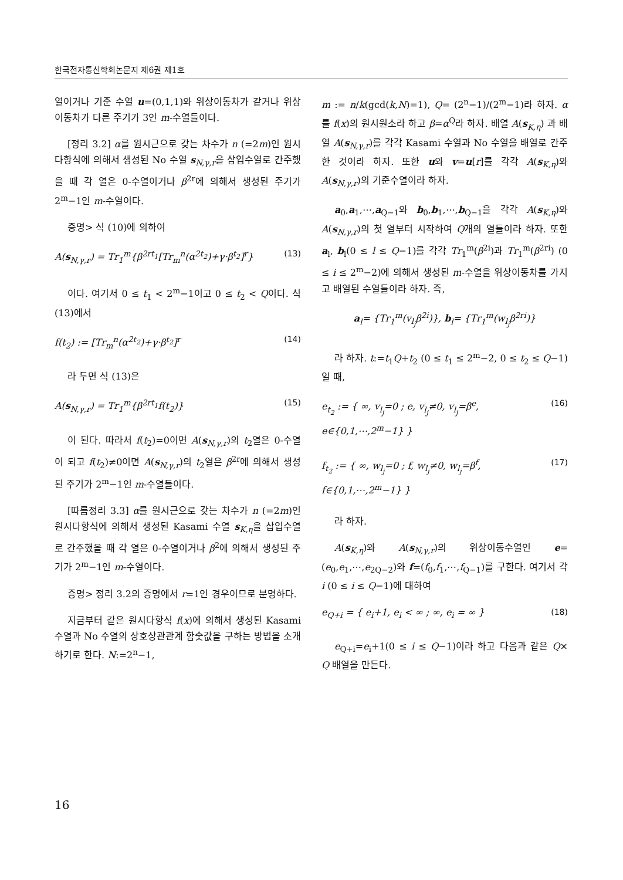한국전자통신학회논문지 제6권 제1호
열이거나 기준 수열 u=(0,1,1)와 위상이동차가 같거나 위상이동차가 다른 주기가 3인 m-수열들이다.
[정리 3.2] α를 원시근으로 갖는 차수가 n (=2m)인 원시다항식에 의해서 생성된 No 수열 s<sub>N,γ,r</sub>을 삽입수열로 간주했을 때 각 열은 0-수열이거나 β<sup>2r</sup>에 의해서 생성된 주기가 2<sup>m</sup>−1인 m-수열이다.
증명> 식 (10)에 의하여
A(s<sub>N,γ,r</sub>) = Tr<sub>1</sub><sup>m</sup>{β<sup>2rt<sub>1</sub></sup>[Tr<sub>m</sub><sup>n</sup>(α<sup>2t<sub>2</sub></sup>)+γ·β<sup>t<sub>2</sub></sup>]<sup>r</sup>} (13)
이다. 여기서 0 ≤ t<sub>1</sub> < 2<sup>m</sup>−1이고 0 ≤ t<sub>2</sub> < Q이다. 식 (13)에서
f(t<sub>2</sub>) := [Tr<sub>m</sub><sup>n</sup>(α<sup>2t<sub>2</sub></sup>)+γ·β<sup>t<sub>2</sub></sup>]<sup>r</sup> (14)
라 두면 식 (13)은
A(s<sub>N,γ,r</sub>) = Tr<sub>1</sub><sup>m</sup>{β<sup>2rt<sub>1</sub></sup>f(t<sub>2</sub>)} (15)
이 된다. 따라서 f(t<sub>2</sub>)=0이면 A(s<sub>N,γ,r</sub>)의 t<sub>2</sub>열은 0-수열이 되고 f(t<sub>2</sub>)≠0이면 A(s<sub>N,γ,r</sub>)의 t<sub>2</sub>열은 β<sup>2r</sup>에 의해서 생성된 주기가 2<sup>m</sup>−1인 m-수열들이다.
[따름정리 3.3] α를 원시근으로 갖는 차수가 n (=2m)인 원시다항식에 의해서 생성된 Kasami 수열 s<sub>K,η</sub>을 삽입수열로 간주했을 때 각 열은 0-수열이거나 β<sup>2</sup>에 의해서 생성된 주기가 2<sup>m</sup>−1인 m-수열이다.
증명> 정리 3.2의 증명에서 r=1인 경우이므로 분명하다.
지금부터 같은 원시다항식 f(x)에 의해서 생성된 Kasami 수열과 No 수열의 상호상관관계 함숫값을 구하는 방법을 소개하기로 한다. N:=2<sup>n</sup>−1,
m := n/k(gcd(k,N)=1), Q= (2<sup>n</sup>−1)/(2<sup>m</sup>−1)라 하자. α를 f(x)의 원시원소라 하고 β=α<sup>Q</sup>라 하자. 배열 A(s<sub>K,η</sub>) 과 배열 A(s<sub>N,γ,r</sub>)를 각각 Kasami 수열과 No 수열을 배열로 간주한 것이라 하자. 또한 u와 v=u[r]를 각각 A(s<sub>K,η</sub>)와 A(s<sub>N,γ,r</sub>)의 기준수열이라 하자.
a<sub>0</sub>,a<sub>1</sub>,⋯,a<sub>Q−1</sub>와 b<sub>0</sub>,b<sub>1</sub>,⋯,b<sub>Q−1</sub>을 각각 A(s<sub>K,η</sub>)와 A(s<sub>N,γ,r</sub>)의 첫 열부터 시작하여 Q개의 열들이라 하자. 또한 a<sub>l</sub>, b<sub>l</sub>(0 ≤ l ≤ Q−1)를 각각 Tr<sub>1</sub><sup>m</sup>(β<sup>2i</sup>)과 Tr<sub>1</sub><sup>m</sup>(β<sup>2ri</sup>) (0 ≤ i ≤ 2<sup>m</sup>−2)에 의해서 생성된 m-수열을 위상이동차를 가지고 배열된 수열들이라 하자. 즉,
a<sub>l</sub>= {Tr<sub>1</sub><sup>m</sup>(v<sub>l<sub>j</sub></sub>β<sup>2i</sup>)}, b<sub>l</sub>= {Tr<sub>1</sub><sup>m</sup>(w<sub>l<sub>j</sub></sub>β<sup>2ri</sup>)}
라 하자. t:=t<sub>1</sub>Q+t<sub>2</sub> (0 ≤ t<sub>1</sub> ≤ 2<sup>m</sup>−2, 0 ≤ t<sub>2</sub> ≤ Q−1)일 때,
e<sub>t<sub>2</sub></sub> := { ∞, v<sub>l<sub>j</sub></sub>=0 ; e, v<sub>l<sub>j</sub></sub>≠0, v<sub>l<sub>j</sub></sub>=β<sup>e</sup>, e∈{0,1,⋯,2<sup>m</sup>−1} } (16)
f<sub>t<sub>2</sub></sub> := { ∞, w<sub>l<sub>j</sub></sub>=0 ; f, w<sub>l<sub>j</sub></sub>≠0, w<sub>l<sub>j</sub></sub>=β<sup>f</sup>, f∈{0,1,⋯,2<sup>m</sup>−1} } (17)
라 하자.
A(s<sub>K,η</sub>)와 A(s<sub>N,γ,r</sub>)의 위상이동수열인 e=(e<sub>0</sub>,e<sub>1</sub>,⋯,e<sub>2Q−2</sub>)와 f=(f<sub>0</sub>,f<sub>1</sub>,⋯,f<sub>Q−1</sub>)를 구한다. 여기서 각 i (0 ≤ i ≤ Q−1)에 대하여
e<sub>Q+i</sub> = { e<sub>i</sub>+1, e<sub>i</sub> < ∞ ; ∞, e<sub>i</sub> = ∞ } (18)
e<sub>Q+i</sub>=e<sub>i</sub>+1(0 ≤ i ≤ Q−1)이라 하고 다음과 같은 Q× Q 배열을 만든다.
16